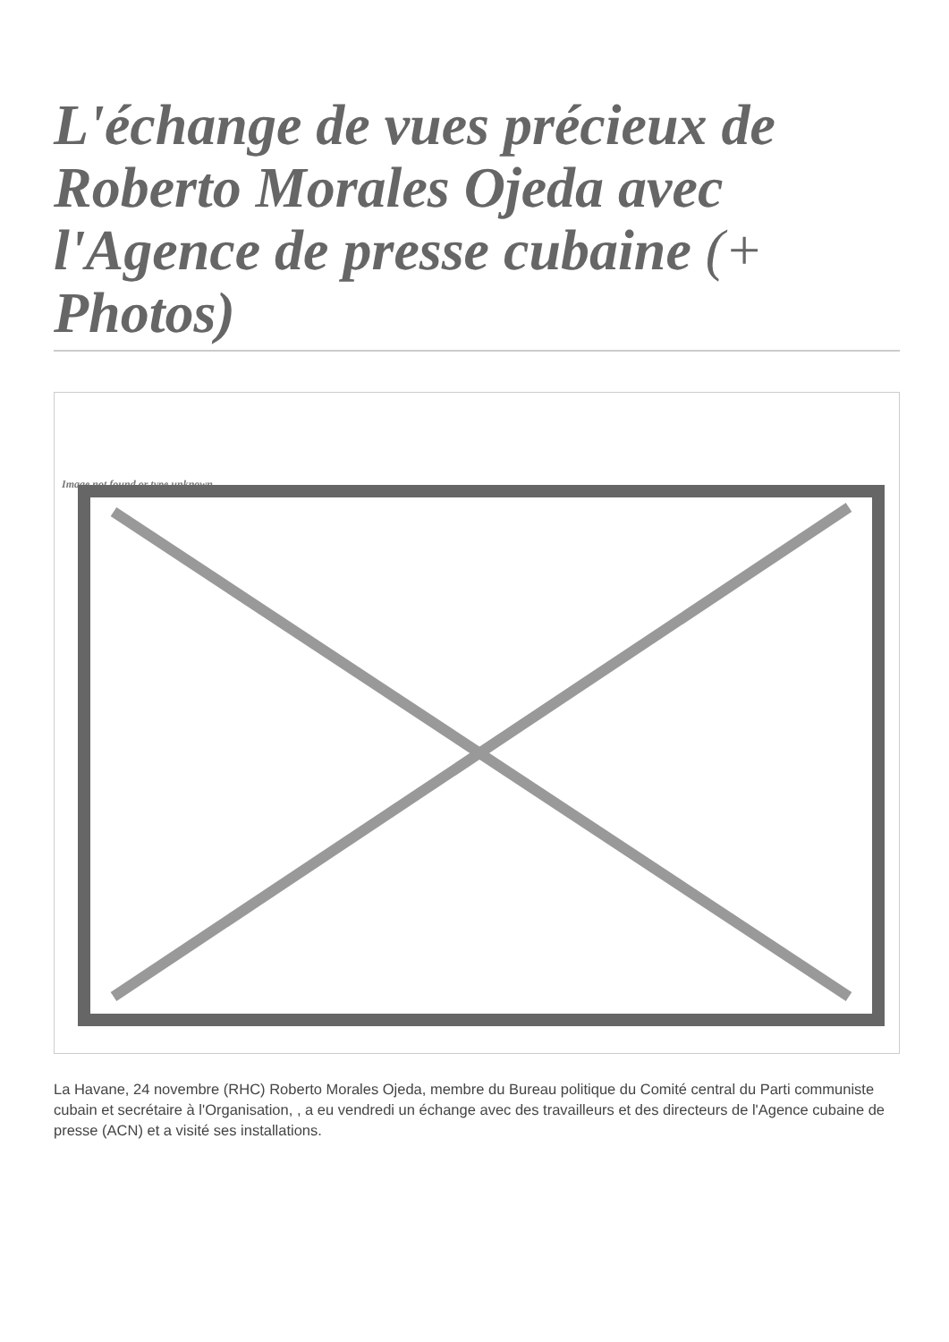L'échange de vues précieux de Roberto Morales Ojeda avec l'Agence de presse cubaine (+ Photos)
Image not found or type unknown
La Havane, 24 novembre (RHC) Roberto Morales Ojeda, membre du Bureau politique du Comité central du Parti communiste cubain et secrétaire à l'Organisation, , a eu vendredi un échange avec des travailleurs et des directeurs de l'Agence cubaine de presse (ACN) et a visité ses installations.